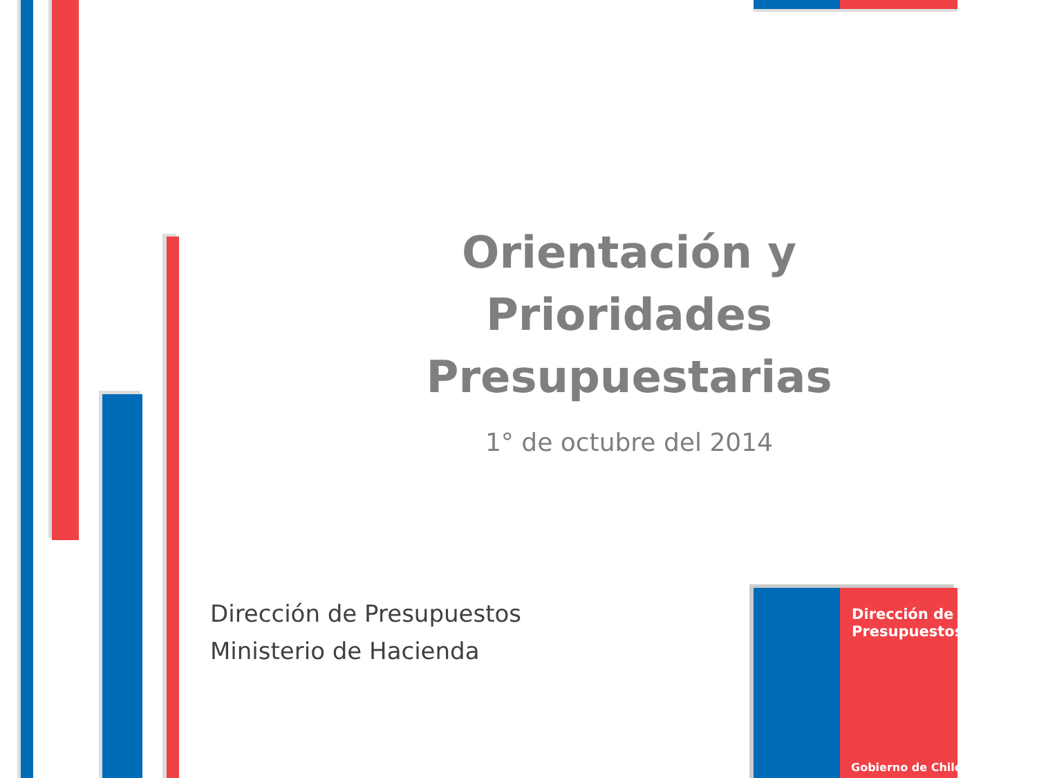Orientación y Prioridades Presupuestarias
1° de octubre del 2014
Dirección de Presupuestos
Ministerio de Hacienda
Dirección de
Presupuestos
Gobierno de Chile